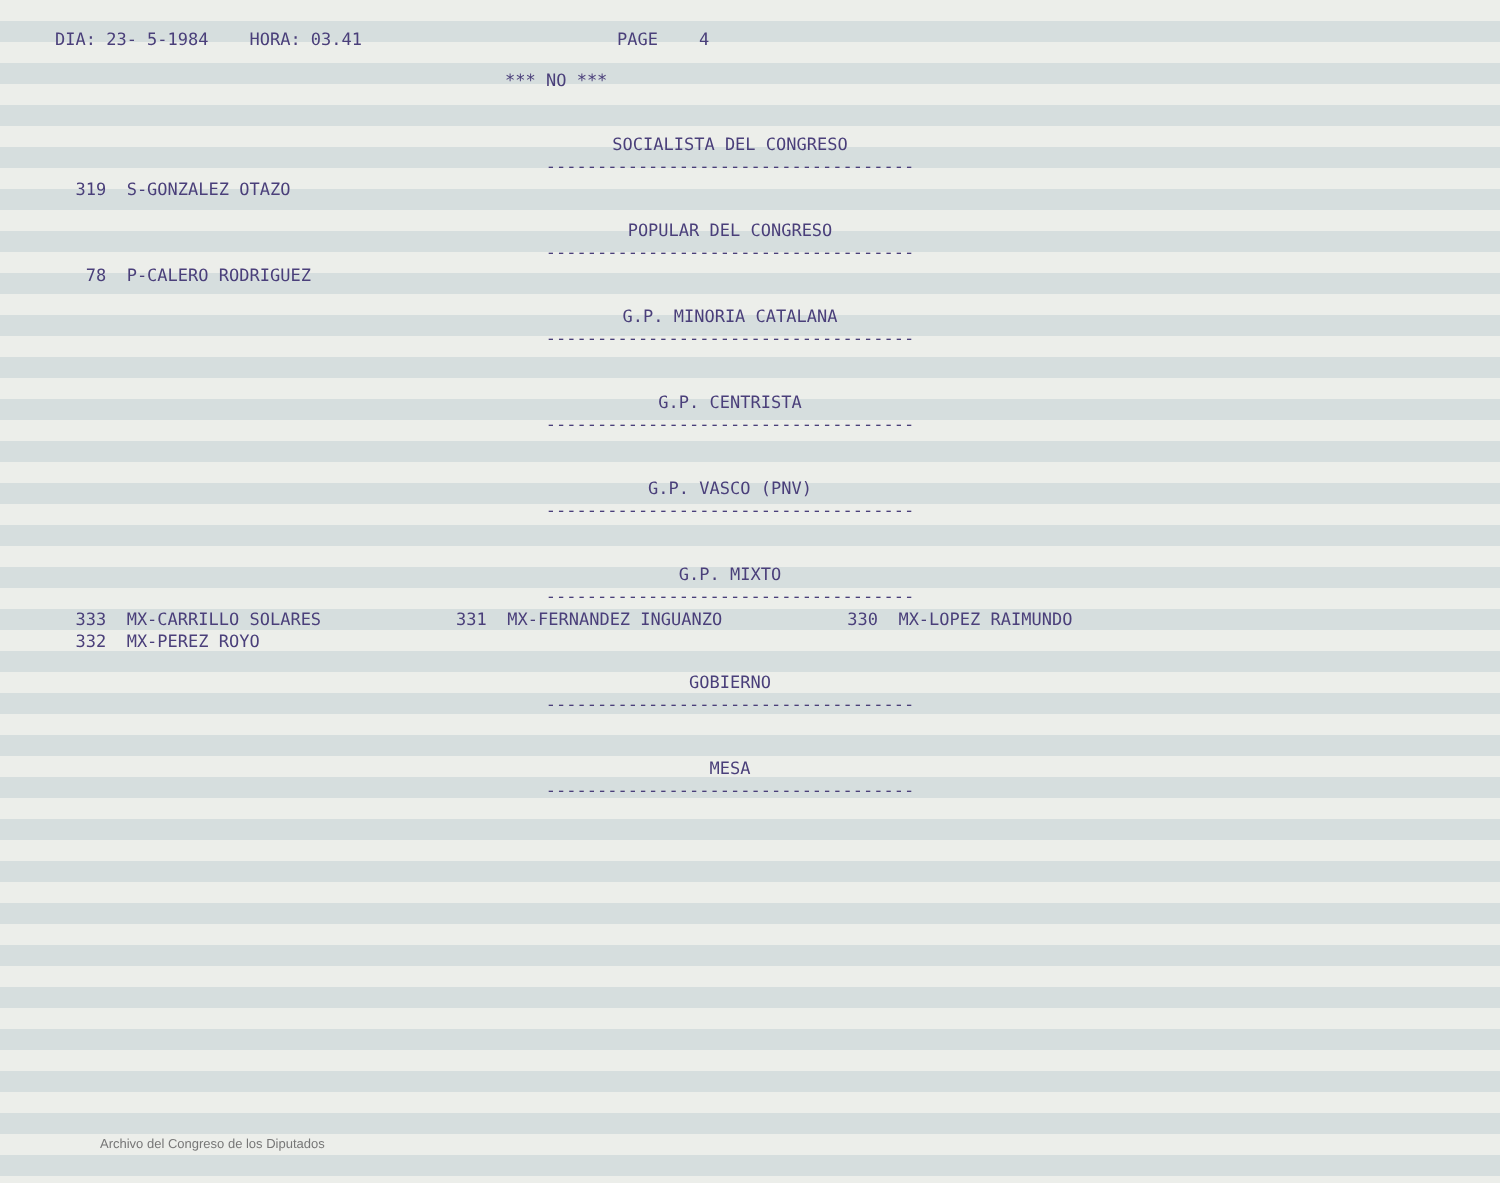DIA: 23- 5-1984 HORA: 03.41 PAGE 4
*** NO ***
SOCIALISTA DEL CONGRESO
------------------------------------
319 S-GONZALEZ OTAZO
POPULAR DEL CONGRESO
------------------------------------
78 P-CALERO RODRIGUEZ
G.P. MINORIA CATALANA
------------------------------------
G.P. CENTRISTA
------------------------------------
G.P. VASCO (PNV)
------------------------------------
G.P. MIXTO
------------------------------------
333 MX-CARRILLO SOLARES 331 MX-FERNANDEZ INGUANZO 330 MX-LOPEZ RAIMUNDO
332 MX-PEREZ ROYO
GOBIERNO
------------------------------------
MESA
------------------------------------
Archivo del Congreso de los Diputados